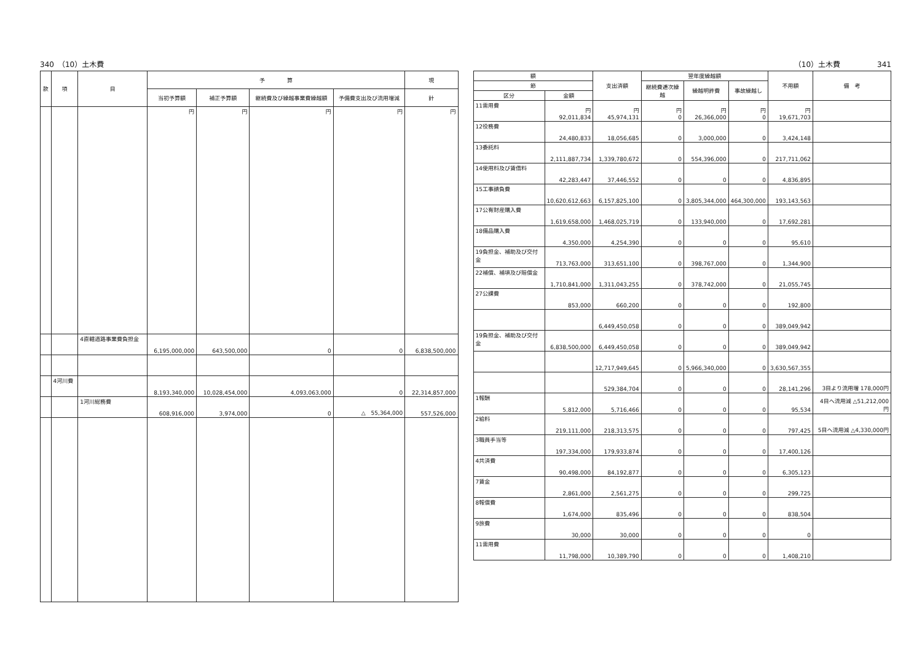340　（10）土木費
| 款 | 項 | 目 | 予 算 | | | | 現 |
| --- | --- | --- | --- | --- | --- | --- | --- |
| | | | 当初予算額 | 補正予算額 | 継続費及び繰越事業費繰越額 | 予備費支出及び流用増減 | 計 |
| | | | 円 | 円 | 円 | 円 | 円 |
| | | 4直轄道路事業費負担金 | 6,195,000,000 | 643,500,000 | 0 | 0 | 6,838,500,000 |
| | 4河川費 | | 8,193,340,000 | 10,028,454,000 | 4,093,063,000 | 0 | 22,314,857,000 |
| | | 1河川総務費 | 608,916,000 | 3,974,000 | 0 | △ 55,364,000 | 557,526,000 |
（10）土木費　　　　　341
| 額 | | 支出済額 | 翌年度繰越額 | | | 不用額 | 備 考 |
| --- | --- | --- | --- | --- | --- | --- | --- |
| 節 | | | 継続費逓次繰越 | 繰越明許費 | 事故繰越し | | |
| 区分 | 金額 | | | | | | |
| 11需用費 | 円 92,011,834 | 円 45,974,131 | 円 0 | 円 26,366,000 | 円 0 | 円 19,671,703 | |
| 12役務費 | 24,480,833 | 18,056,685 | 0 | 3,000,000 | 0 | 3,424,148 | |
| 13委託料 | 2,111,887,734 | 1,339,780,672 | 0 | 554,396,000 | 0 | 217,711,062 | |
| 14使用料及び賃借料 | 42,283,447 | 37,446,552 | 0 | 0 | 0 | 4,836,895 | |
| 15工事請負費 | 10,620,612,663 | 6,157,825,100 | 0 | 3,805,344,000 | 464,300,000 | 193,143,563 | |
| 17公有財産購入費 | 1,619,658,000 | 1,468,025,719 | 0 | 133,940,000 | 0 | 17,692,281 | |
| 18備品購入費 | 4,350,000 | 4,254,390 | 0 | 0 | 0 | 95,610 | |
| 19負担金、補助及び交付金 | 713,763,000 | 313,651,100 | 0 | 398,767,000 | 0 | 1,344,900 | |
| 22補償、補填及び賠償金 | 1,710,841,000 | 1,311,043,255 | 0 | 378,742,000 | 0 | 21,055,745 | |
| 27公課費 | 853,000 | 660,200 | 0 | 0 | 0 | 192,800 | |
| | | 6,449,450,058 | 0 | 0 | 0 | 389,049,942 | |
| 19負担金、補助及び交付金 | 6,838,500,000 | 6,449,450,058 | 0 | 0 | 0 | 389,049,942 | |
| | | 12,717,949,645 | 0 | 5,966,340,000 | 0 | 3,630,567,355 | |
| | | 529,384,704 | 0 | 0 | 0 | 28,141,296 | 3目より流用増 178,000円 |
| 1報酬 | 5,812,000 | 5,716,466 | 0 | 0 | 0 | 95,534 | 4目へ流用減 △51,212,000円 |
| 2給料 | 219,111,000 | 218,313,575 | 0 | 0 | 0 | 797,425 | 5目へ流用減 △4,330,000円 |
| 3職員手当等 | 197,334,000 | 179,933,874 | 0 | 0 | 0 | 17,400,126 | |
| 4共済費 | 90,498,000 | 84,192,877 | 0 | 0 | 0 | 6,305,123 | |
| 7賃金 | 2,861,000 | 2,561,275 | 0 | 0 | 0 | 299,725 | |
| 8報償費 | 1,674,000 | 835,496 | 0 | 0 | 0 | 838,504 | |
| 9旅費 | 30,000 | 30,000 | 0 | 0 | 0 | 0 | |
| 11需用費 | 11,798,000 | 10,389,790 | 0 | 0 | 0 | 1,408,210 | |